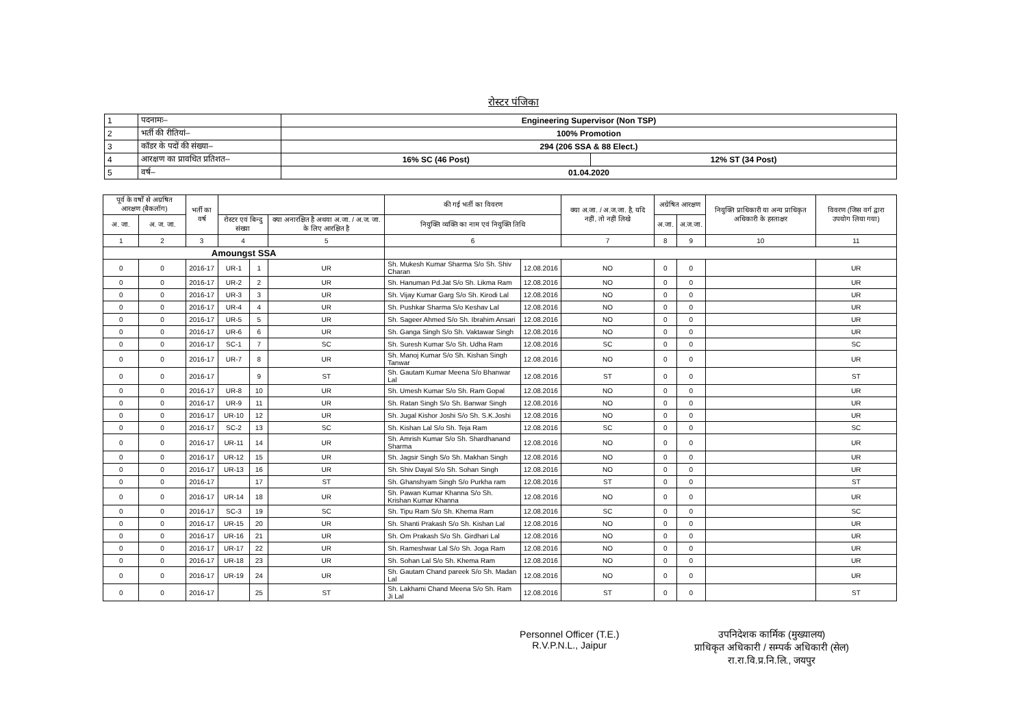रोस्टर पंजिका
| 1 | पदनामः– | Engineering Supervisor (Non TSP) | |
| 2 | भर्ती की रीतियां– | 100% Promotion | |
| 3 | कॉडर के पदों की संख्या– | 294 (206 SSA & 88 Elect.) | |
| 4 | आरक्षण का प्रावधित प्रतिशत– | 16% SC (46 Post) | 12% ST (34 Post) |
| 5 | वर्ष– | 01.04.2020 | |
| पूर्व के वर्षों से अग्रषित आरक्षण (बैकलॉग) | | भर्ती का वर्ष | | | | की गई भर्ती का विवरण | | क्या अ.जा. / अ.ज.जा. है, यदि नहीं, तो नहीं लिखे | अग्रेषित आरक्षण | | नियुक्ति प्राधिकारी या अन्य प्राधिकृत अधिकारी के हस्ताक्षर | विवरण (जिस वर्ग द्वारा उपयोग लिया गया) |
| --- | --- | --- | --- | --- | --- | --- | --- | --- | --- | --- | --- | --- |
| अ. जा. | अ. ज. जा. | | रोस्टर एवं बिन्दु संख्या | | क्या अनारक्षित है अथवा अ.जा. / अ.ज. जा. के लिए आरक्षित है | नियुक्ति व्यक्ति का नाम एवं नियुक्ति तिथि | | | अ.जा. | अ.ज.जा. | | |
| 1 | 2 | 3 | 4 | | 5 | 6 | | 7 | 8 | 9 | 10 | 11 |
| Amoungst SSA | | | | | | | | | | | | |
| 0 | 0 | 2016-17 | UR-1 | 1 | UR | Sh. Mukesh Kumar Sharma S/o Sh. Shiv Charan | 12.08.2016 | NO | 0 | 0 | | UR |
| 0 | 0 | 2016-17 | UR-2 | 2 | UR | Sh. Hanuman Pd.Jat S/o Sh. Likma Ram | 12.08.2016 | NO | 0 | 0 | | UR |
| 0 | 0 | 2016-17 | UR-3 | 3 | UR | Sh. Vijay Kumar Garg S/o Sh. Kirodi Lal | 12.08.2016 | NO | 0 | 0 | | UR |
| 0 | 0 | 2016-17 | UR-4 | 4 | UR | Sh. Pushkar Sharma S/o Keshav Lal | 12.08.2016 | NO | 0 | 0 | | UR |
| 0 | 0 | 2016-17 | UR-5 | 5 | UR | Sh. Sageer Ahmed S/o Sh. Ibrahim Ansari | 12.08.2016 | NO | 0 | 0 | | UR |
| 0 | 0 | 2016-17 | UR-6 | 6 | UR | Sh. Ganga Singh S/o Sh. Vaktawar Singh | 12.08.2016 | NO | 0 | 0 | | UR |
| 0 | 0 | 2016-17 | SC-1 | 7 | SC | Sh. Suresh Kumar S/o Sh. Udha Ram | 12.08.2016 | SC | 0 | 0 | | SC |
| 0 | 0 | 2016-17 | UR-7 | 8 | UR | Sh. Manoj Kumar S/o Sh. Kishan Singh Tanwar | 12.08.2016 | NO | 0 | 0 | | UR |
| 0 | 0 | 2016-17 | | 9 | ST | Sh. Gautam Kumar Meena S/o Bhanwar Lal | 12.08.2016 | ST | 0 | 0 | | ST |
| 0 | 0 | 2016-17 | UR-8 | 10 | UR | Sh. Umesh Kumar S/o Sh. Ram Gopal | 12.08.2016 | NO | 0 | 0 | | UR |
| 0 | 0 | 2016-17 | UR-9 | 11 | UR | Sh. Ratan Singh S/o Sh. Banwar Singh | 12.08.2016 | NO | 0 | 0 | | UR |
| 0 | 0 | 2016-17 | UR-10 | 12 | UR | Sh. Jugal Kishor Joshi S/o Sh. S.K.Joshi | 12.08.2016 | NO | 0 | 0 | | UR |
| 0 | 0 | 2016-17 | SC-2 | 13 | SC | Sh. Kishan Lal S/o Sh. Teja Ram | 12.08.2016 | SC | 0 | 0 | | SC |
| 0 | 0 | 2016-17 | UR-11 | 14 | UR | Sh. Amrish Kumar S/o Sh. Shardhanand Sharma | 12.08.2016 | NO | 0 | 0 | | UR |
| 0 | 0 | 2016-17 | UR-12 | 15 | UR | Sh. Jagsir Singh S/o Sh. Makhan Singh | 12.08.2016 | NO | 0 | 0 | | UR |
| 0 | 0 | 2016-17 | UR-13 | 16 | UR | Sh. Shiv Dayal S/o Sh. Sohan Singh | 12.08.2016 | NO | 0 | 0 | | UR |
| 0 | 0 | 2016-17 | | 17 | ST | Sh. Ghanshyam Singh S/o Purkha ram | 12.08.2016 | ST | 0 | 0 | | ST |
| 0 | 0 | 2016-17 | UR-14 | 18 | UR | Sh. Pawan Kumar Khanna S/o Sh. Krishan Kumar Khanna | 12.08.2016 | NO | 0 | 0 | | UR |
| 0 | 0 | 2016-17 | SC-3 | 19 | SC | Sh. Tipu Ram S/o Sh. Khema Ram | 12.08.2016 | SC | 0 | 0 | | SC |
| 0 | 0 | 2016-17 | UR-15 | 20 | UR | Sh. Shanti Prakash S/o Sh. Kishan Lal | 12.08.2016 | NO | 0 | 0 | | UR |
| 0 | 0 | 2016-17 | UR-16 | 21 | UR | Sh. Om Prakash S/o Sh. Girdhari Lal | 12.08.2016 | NO | 0 | 0 | | UR |
| 0 | 0 | 2016-17 | UR-17 | 22 | UR | Sh. Rameshwar Lal S/o Sh. Joga Ram | 12.08.2016 | NO | 0 | 0 | | UR |
| 0 | 0 | 2016-17 | UR-18 | 23 | UR | Sh. Sohan Lal S/o Sh. Khema Ram | 12.08.2016 | NO | 0 | 0 | | UR |
| 0 | 0 | 2016-17 | UR-19 | 24 | UR | Sh. Gautam Chand pareek S/o Sh. Madan Lal | 12.08.2016 | NO | 0 | 0 | | UR |
| 0 | 0 | 2016-17 | | 25 | ST | Sh. Lakhami Chand Meena S/o Sh. Ram Ji Lal | 12.08.2016 | ST | 0 | 0 | | ST |
Personnel Officer (T.E.)
R.V.P.N.L., Jaipur
उपनिदेशक कार्मिक (मुख्यालय)
प्राधिकृत अधिकारी / सम्पर्क अधिकारी (सेल)
रा.रा.वि.प्र.नि.लि., जयपुर